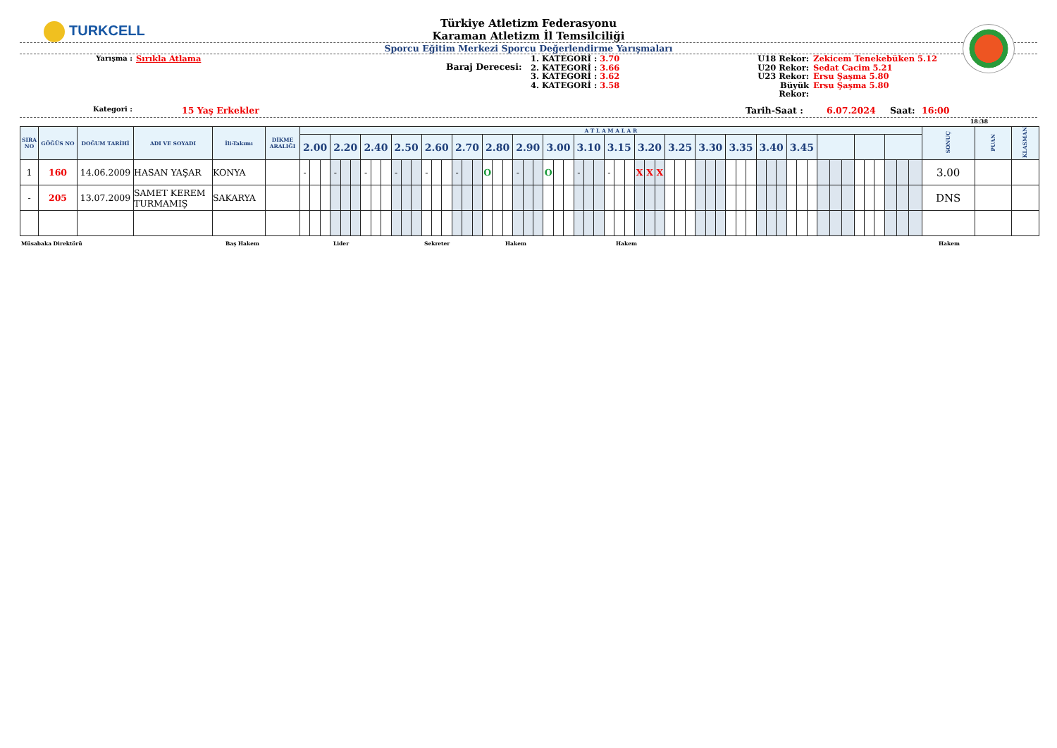TURKCELL
Türkiye Atletizm Federasyonu
Karaman Atletizm İl Temsilciliği
Sporcu Eğitim Merkezi Sporcu Değerlendirme Yarışmaları
Yarışma :
Sırıkla Atlama
Baraj Derecesi:
1. KATEGORİ : 3.70
2. KATEGORİ : 3.66
3. KATEGORİ : 3.62
4. KATEGORİ : 3.58
U18 Rekor:
U20 Rekor:
U23 Rekor:
Büyük Rekor:
Zekicem Tenekebüken 5.12
Sedat Cacim 5.21
Ersu Şaşma 5.80
Ersu Şaşma 5.80
Kategori :
15 Yaş Erkekler Tarih-Saat : 6.07.2024 Saat: 16:00
18:38
| SIRA NO | GÖĞÜS NO | DOĞUM TARİHİ | ADI VE SOYADI | İli-Takımı | DİKME ARALIĞI | A T L A M A L A R | | | | | | | | | | | | | | | | | | | | | | | | | | | | | | | | | | | | | | | | | | | | | | | | | | | | | | | | | | | | SONUÇ | PUAN | KLASMAN |
| --- | --- | --- | --- | --- | --- | --- | --- | --- | --- | --- | --- | --- | --- | --- | --- | --- | --- | --- | --- | --- | --- | --- | --- | --- | --- | --- | --- | --- | --- | --- | --- | --- | --- | --- | --- | --- | --- | --- | --- | --- | --- | --- | --- | --- | --- | --- | --- | --- | --- | --- | --- | --- | --- | --- | --- | --- | --- | --- | --- | --- | --- | --- | --- | --- | --- | --- | --- | --- |
| | | | | | | 2.00 | | | 2.20 | | | 2.40 | | | 2.50 | | | 2.60 | | | 2.70 | | | 2.80 | | | 2.90 | | | 3.00 | | | 3.10 | | | 3.15 | | | 3.20 | | | 3.25 | | | 3.30 | | | 3.35 | | | 3.40 | | | 3.45 | | | | | | | | | | | | | | |
| 1 | 160 | 14.06.2009 | HASAN YAŞAR | KONYA | | - | | | - | | | - | | | - | | | - | | | - | | | O | | | - | | | O | | | - | | | - | | | X | X | X | | | | | | | | | | | | | | | | | | | | | | | | | 3.00 | | |
| - | 205 | 13.07.2009 | SAMET KEREM TURMAMIŞ | SAKARYA | | | | | | | | | | | | | | | | | | | | | | | | | | | | | | | | | | | | | | | | | | | | | | | | | | | | | | | | | | | | | | DNS | | |
Müsabaka Direktörü Baş Hakem Lider Sekreter Hakem Hakem Hakem